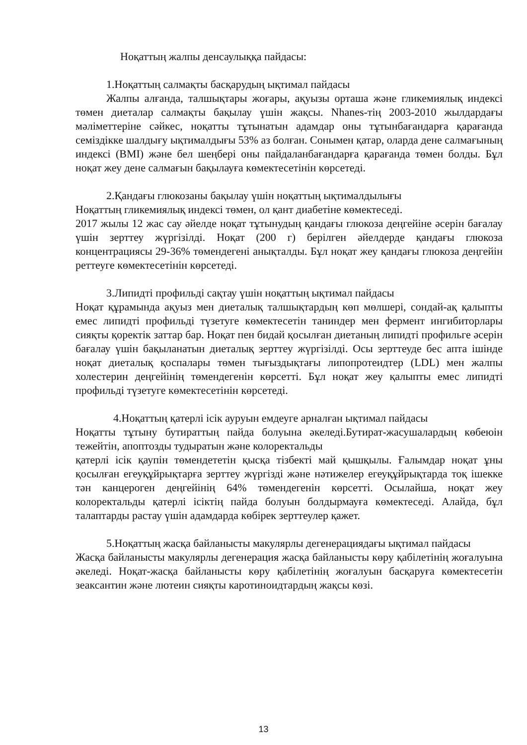Ноқаттың жалпы денсаулыққа пайдасы:
1.Ноқаттың салмақты басқарудың ықтимал пайдасы
Жалпы алғанда, талшықтары жоғары, ақуызы орташа және гликемиялық индексі төмен диеталар салмақты бақылау үшін жақсы. Nhanes-тің 2003-2010 жылдардағы мәліметтеріне сәйкес, ноқатты тұтынатын адамдар оны тұтынбағандарға қарағанда семіздікке шалдығу ықтималдығы 53% аз болған. Сонымен қатар, оларда дене салмағының индексі (BMI) және бел шеңбері оны пайдаланбағандарға қарағанда төмен болды. Бұл ноқат жеу дене салмағын бақылауға көмектесетінін көрсетеді.
2.Қандағы глюкозаны бақылау үшін ноқаттың ықтималдылығы
Ноқаттың гликемиялық индексі төмен, ол қант диабетіне көмектеседі.
2017 жылы 12 жас сау әйелде ноқат тұтынудың қандағы глюкоза деңгейіне әсерін бағалау үшін зерттеу жүргізілді. Ноқат (200 г) берілген әйелдерде қандағы глюкоза концентрациясы 29-36% төмендегені анықталды. Бұл ноқат жеу қандағы глюкоза деңгейін реттеуге көмектесетінін көрсетеді.
3.Липидті профильді сақтау үшін ноқаттың ықтимал пайдасы
Ноқат құрамында ақуыз мен диеталық талшықтардың көп мөлшері, сондай-ақ қалыпты емес липидті профильді түзетуге көмектесетін таниндер мен фермент ингибиторлары сияқты қоректік заттар бар. Ноқат пен бидай қосылған диетаның липидті профильге әсерін бағалау үшін бақыланатын диеталық зерттеу жүргізілді. Осы зерттеуде бес апта ішінде ноқат диеталық қоспалары төмен тығыздықтағы липопротеидтер (LDL) мен жалпы холестерин деңгейінің төмендегенін көрсетті. Бұл ноқат жеу қалыпты емес липидті профильді түзетуге көмектесетінін көрсетеді.
4.Ноқаттың қатерлі ісік ауруын емдеуге арналған ықтимал пайдасы
Ноқатты тұтыну бутираттың пайда болуына әкеледі.Бутират-жасушалардың көбеюін тежейтін, апоптозды тудыратын және колоректальды
қатерлі ісік қаупін төмендететін қысқа тізбекті май қышқылы. Ғалымдар ноқат ұны қосылған егеуқұйрықтарға зерттеу жүргізді және нәтижелер егеуқұйрықтарда тоқ ішекке тән канцероген деңгейінің 64% төмендегенін көрсетті. Осылайша, ноқат жеу колоректальды қатерлі ісіктің пайда болуын болдырмауға көмектеседі. Алайда, бұл талаптарды растау үшін адамдарда көбірек зерттеулер қажет.
5.Ноқаттың жасқа байланысты макулярлы дегенерациядағы ықтимал пайдасы
Жасқа байланысты макулярлы дегенерация жасқа байланысты көру қабілетінің жоғалуына әкеледі. Ноқат-жасқа байланысты көру қабілетінің жоғалуын басқаруға көмектесетін зеаксантин және лютеин сияқты каротиноидтардың жақсы көзі.
13